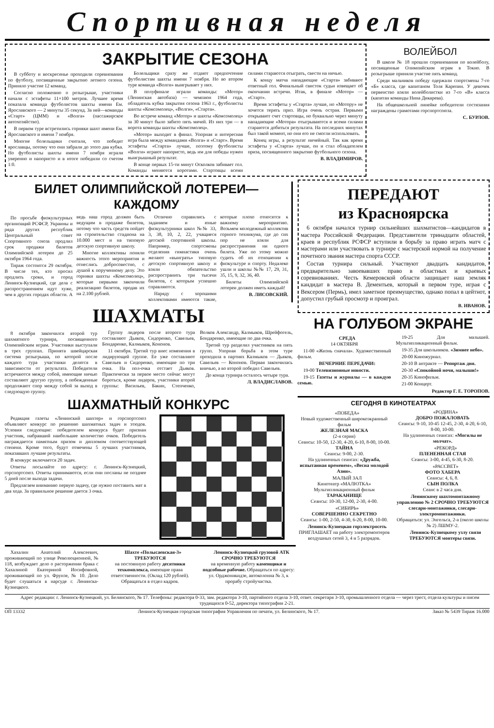Спортивная неделя
ЗАКРЫТИЕ СЕЗОНА
В субботу и воскресенье проходили соревнования по футболу, посвященные закрытию летнего сезона. Приняло участие 12 команд.
Согласно положению о розыгрыше, участники начали с эстафеты 11×100 метров. Лучшее время показала команда футболистов шахты имени Ем. Ярославского — 2 минуты 35 секунд. За ней—команды «Старт» (ЦММ) и «Волга» (пассажирское автохозяйство).
В первом туре встретились горняки шахт имени Ем. Ярославского и имени 7 ноября.
Многие болельщики считали, что победят ярославцы, потому что они забрали до этого два кубка. Но футболисты шахты имени 7 ноября играли уверенно и напористо и в итоге победили со счетом 1:0.
Болельщики сразу же отдают предпочтение футболистам шахты имени 7 ноября. Но во втором туре команда «Волги» выигрывает у них.
В полуфинале играли команды: «Мотор» (Ленинская автобаза) — чемпион 1964 года, обладатель кубка закрытия сезона 1963 г., футболисты шахты «Комсомолец», «Волги», «Старта».
Во встрече команд «Мотор» и шахты «Комсомолец» за 30 минут было забито пять мячей. Из них три — в ворота команды шахты «Комсомолец».
«Мотор» выходит в финал. Упорная и интересная игра была между командами «Волга» и «Старт». Время эстафеты «Старта» лучше, поэтому футболисты «Волги» играют напористо, ведь им для победы нужен выигрышный результат.
В конце первых 15-ти минут Осколков забивает гол. Команды меняются воротами. Стартовцы всеми силами стараются отыграть, свести на ничью.
К концу матча нападающие «Старта» забивают ответный гол. Финальный свисток судьи извещает об окончании встречи. Итак, в финале «Мотор» — «Старт».
Время эстафеты у «Старта» лучше, но «Мотору» не хочется терять приз. Игра очень острая. Первыми открывают счет стартовцы, но буквально через минуту нападающие «Мотора» отыгрываются и всеми силами стараются добиться результата. На последних минутах был такой момент, но они его не смогли использовать.
Конец игры, а результат ничейный. Так как время эстафеты у «Старта» лучше, он и стал обладателем приза, посвященного закрытию футбольного сезона.
В. ВЛАДИМИРОВ.
ВОЛЕЙБОЛ
В школе № 18 прошли соревнования по волейболу, посвященные Олимпийским играм в Токио. В розыгрыше приняли участие пять команд.
Среди мальчиков победу одержали спортсмены 7-го «Б» класса, где капитаном Толя Карепин. У девочек первенство взяли волейболистки из 7-го «В» класса (капитан команды Нина Дикарева).
На общешкольной линейке победители состязания награждены грамотами горспортсоюза.
С. БУРЛОВ.
БИЛЕТ ОЛИМПИЙСКОЙ ЛОТЕРЕИ— КАЖДОМУ
По просьбе физкультурных организаций РСФСР, Украины и ряда других республик Центральный совет Спортивного союза продлил срок продажи билетов Олимпийской лотереи до 25 октября 1964 года.
Тираж состоится 29 октября. В числе тех, кто просил продлить сроки, и город Ленинск-Кузнецкий, где дела с распространением идут хуже, чем в других городах области. А ведь наш город должен быть ведущим в продаже билетов, потому что часть средств пойдет на строительство стадиона на 10.000 мест и на типовую детскую спортивную школу.
Многие коллективы поняли важность этого мероприятия и отнеслись добросовестно, с душой к порученному делу. Это горняки шахты «Комсомолец», которые первыми закончили реализацию билетов, продав их на 2.100 рублей.
Отлично справились с заданием и юные физкультурники школ №№ 33, 3, 38, 10, 2, 22, учащиеся детской спортивной школы. Например, спортсмены отделения гимнастики очень желают «выиграть» типовую детскую спортивную школу и взяли обязательство распространить три тысячи билетов, с которым успешно справляются.
Наряду с хорошими коллективами имеются такие, которые плохо относятся к важному мероприятию. Возьмем молодежный коллектив горного техникума, где до сих пор не взяли для распространения ни одного билета. Уже по этому можно судить об их отношении к физкультуре и спорту. Недалеко ушли и школы №№ 17, 29, 31, 35, 15, 9, 32, 36, 40.
Билеты Олимпийской лотереи должен иметь каждый!
В. ЛИСОВСКИЙ.
ШАХМАТЫ
8 октября закончился второй тур шахматного турнира, посвященного Олимпийским играм. Участники выступали в трех группах. Принята швейцарская система розыгрыша, по которой после каждого тура участники делятся в зависимости от результата. Победители встречаются между собой, имеющие ничью составляют другую группу, а побежденные продолжают спор между собой за выход в следующую группу.
Группу лидеров после второго тура составляют Дьяков, Сидоренко, Савельев, Бондаренко, Калмыков, Кононов.
11 октября. Третий тур внес изменения в лидирующей группе. Ее уже составляют Савельев и Сидоренко, имеющие по три очка. На пол-очка отстает Дьяков. Практически за первое место сейчас могут бороться, кроме лидеров, участники второй группы: Васильев, Бакин, Степченко, Волков Александр, Калмыков, Шрейфогель, Бондаренко, имеющие по два очка.
Третий тур разделил участников на пять групп. Упорная борьба в этом туре проходила в партиях Калмыков — Дьяков, Савельев — Кононов. Первая закончилась вничью, а во второй победил Савельев.
До конца турнира осталось четыре тура.
Л. ВЛАДИСЛАВОВ.
ШАХМАТНЫЙ КОНКУРС
Редакция газеты «Ленинский шахтер» и горспортсоюз объявляют конкурс по решению шахматных задач и этюдов. Условия следующие: победителем конкурса будет признан участник, набравший наибольшее количество очков. Победитель награждается памятным призом и дипломом соответствующей степени. Кроме того, будут отмечены 5 лучших участников, показавших лучшие результаты.
В конкурс включается 20 задач.
Ответы посылайте по адресу: г. Ленинск-Кузнецкий, горспортсоюз. Ответы принимаются, если они посланы не позднее 5 дней после выхода задачи.
Предлагаем вниманию первую задачу, где нужно поставить мат в два хода. За правильное решение дается 3 очка.
ПЕРЕДАЮТ
из Красноярска
6 октября начался турнир сильнейших шахматистов—кандидатов в мастера Российской Федерации. Представители тринадцати областей, краев и республик РСФСР вступили в борьбу за право играть матч с мастерами или участвовать в турнире с мастерской нормой на получение почетного звания мастера спорта СССР.
Состав турнира сильный. Участвуют двадцать кандидатов, предварительно завоевавших право в областных и краевых соревнованиях. Честь Кемеровской области защищает наш земляк кандидат в мастера В. Дементьев, который в первом туре, играя с Вексером (Пермь), имел заметное преимущество, однако попал в цейтнот, допустил грубый просмотр и проиграл.
В. ИВАНОВ.
НА ГОЛУБОМ ЭКРАНЕ
СРЕДА
14 ОКТЯБРЯ
11-00 «Жизнь сначала». Художественный фильм.
ВЕЧЕРНИЕ ПЕРЕДАЧИ:
19-00 Телевизионные новости.
19-15 Газеты и журналы — в каждую семью.
19-25 Для малышей. Мультипликационный фильм.
19-35 Для школьников. «Зимнее небо».
20-00 Киножурнал.
20-10 В антракте — Репортаж дня.
20-30 «Спокойной ночи, малыши!»
20-35 Кинофильм.
21-00 Концерт.
Редактор Г. Е. ТОРОПОВ.
СЕГОДНЯ В КИНОТЕАТРАХ
«ПОБЕДА»
Новый художественный широкоэкранный фильм
ЖЕЛЕЗНАЯ МАСКА
(2-я серия)
Сеансы: 10-50, 12-30, 4-20, 6-10, 8-00, 10-00.
ТАЙНА
Сеансы: 9-00, 2-30.
На удлиненных сеансах: «Дружба, испытанная временем», «Весна молодой Азии».
МАЛЫЙ ЗАЛ
Кинотеатр «МАЛЮТКА»
Мультипликационный фильм
ТАРАКАНИЩЕ
Сеансы: 10-30, 12-00, 2-30, 4-00.
«СИБИРЬ»
СОВЕРШЕННО СЕКРЕТНО
Сеансы: 1-00, 2-50, 4-30, 6-20, 8-00, 10-00.
Ленинск-Кузнецкая горэлектросеть
ПРИГЛАШАЕТ на работу электромонтеров воздушных сетей 3, 4 и 5 разрядов.
«РОДИНА»
ДОБРО ПОЖАЛОВАТЬ
Сеансы: 9-10, 10-45 12-45, 2-30, 4-20, 6-10, 8-00, 10-00.
На удлиненных сеансах: «Могилы не молчат».
«РЕКОРД»
ПЛЕНЕННАЯ СТАЯ
Сеансы: 3-00, 4-45, 6-30, 8-20.
«РАССВЕТ»
ФОТО ХАБЕРА
Сеансы: 4, 6, 8.
СЫН ПОЛКА
Сеанс в 2 часа дня.
Ленинскому шахтомонтажному управлению № 2 СРОЧНО ТРЕБУЮТСЯ слесари-монтажники, слесари-электромонтажники.
Обращаться: ул. Энгельса, 2-а (около школы № 2) ЛШМУ-2.
Ленинск-Кузнецкому узлу связи ТРЕБУЮТСЯ монтеры связи.
Хахалин Анатолий Алексеевич, проживающий по улице Революционной, № 118, возбуждает дело о расторжении брака с Хахалиной Екатериной Иосифовной, проживающей по ул. Фрунзе, № 10. Дело будет слушаться в нарсуде г. Ленинска-Кузнецкого.
Шахте «Полысаевская-3» ТРЕБУЮТСЯ
на постоянную работу десятники техкомплекса, имеющие права ответственности. (Оклад 120 рублей). Обращаться в отдел кадров.
Ленинск-Кузнецкой грузовой АТК СРОЧНО ТРЕБУЮТСЯ
на временную работу каменщики и подсобные рабочие. Обращаться по адресу: ул. Орджоникидзе, автоколонна № 3, к прорабу стройучастка.
Адрес редакции: г. Ленинск-Кузнецкий, ул. Белинского, № 17. Телефоны: редактора 0-33, зам. редактора 3-10, партийного отдела 3-10, ответ. секретаря 3-10, промышленного отдела — через трест, отдела культуры и писем трудящихся 0-52, директора типографии 2-21.
ОП 13332 Ленинск-Кузнецкая городская типография Управления по печати, ул. Белинского, № 17. Заказ № 5439 Тираж 16.000